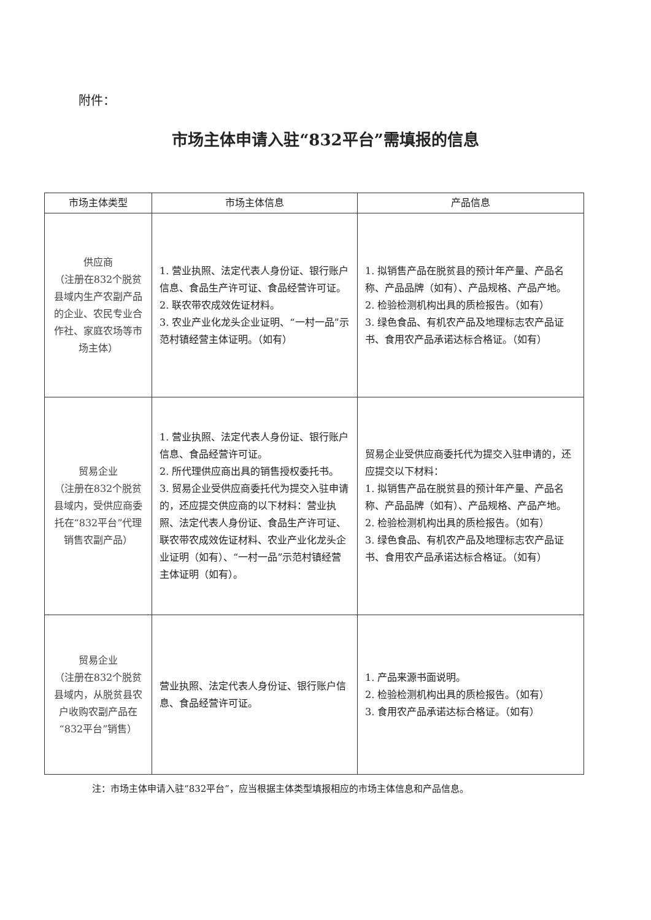附件：
市场主体申请入驻“832平台”需填报的信息
| 市场主体类型 | 市场主体信息 | 产品信息 |
| --- | --- | --- |
| 供应商 （注册在832个脱贫县域内生产农副产品的企业、农民专业合作社、家庭农场等市场主体） | 1. 营业执照、法定代表人身份证、银行账户信息、食品生产许可证、食品经营许可证。 2. 联农带农成效佐证材料。 3. 农业产业化龙头企业证明、“一村一品”示范村镇经营主体证明。（如有） | 1. 拟销售产品在脱贫县的预计年产量、产品名称、产品品牌（如有）、产品规格、产品产地。 2. 检验检测机构出具的质检报告。（如有） 3. 绿色食品、有机农产品及地理标志农产品证书、食用农产品承诺达标合格证。（如有） |
| 贸易企业 （注册在832个脱贫县域内，受供应商委托在“832平台”代理销售农副产品） | 1. 营业执照、法定代表人身份证、银行账户信息、食品经营许可证。 2. 所代理供应商出具的销售授权委托书。 3. 贸易企业受供应商委托代为提交入驻申请的，还应提交供应商的以下材料：营业执照、法定代表人身份证、食品生产许可证、联农带农成效佐证材料、农业产业化龙头企业证明（如有）、“一村一品”示范村镇经营主体证明（如有）。 | 贸易企业受供应商委托代为提交入驻申请的，还应提交以下材料： 1. 拟销售产品在脱贫县的预计年产量、产品名称、产品品牌（如有）、产品规格、产品产地。 2. 检验检测机构出具的质检报告。（如有） 3. 绿色食品、有机农产品及地理标志农产品证书、食用农产品承诺达标合格证。（如有） |
| 贸易企业 （注册在832个脱贫县域内，从脱贫县农户收购农副产品在“832平台”销售） | 营业执照、法定代表人身份证、银行账户信息、食品经营许可证。 | 1. 产品来源书面说明。 2. 检验检测机构出具的质检报告。（如有） 3. 食用农产品承诺达标合格证。（如有） |
注：市场主体申请入驻“832平台”，应当根据主体类型填报相应的市场主体信息和产品信息。